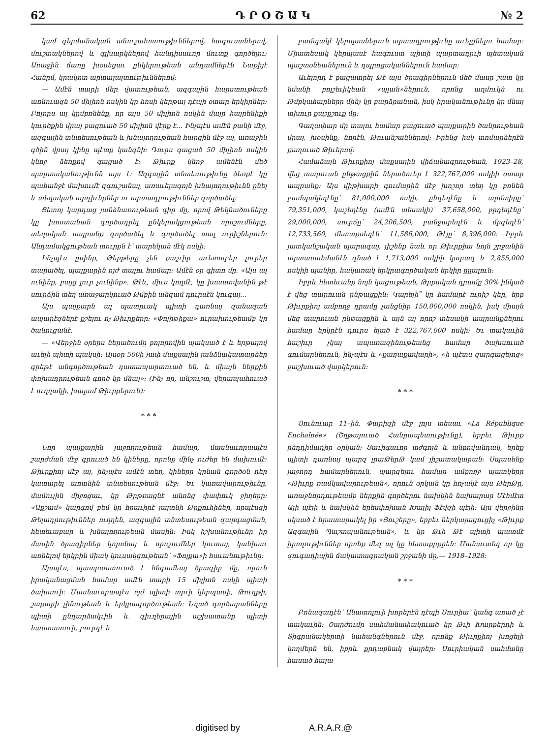62 Դ Ր Օ Շ Ա Կ № 2
կամ գերմանական անուշահոտութիւններով, հագուստներով, մուշտակներով և գլխարկներով հանդիսաւոր մուտք գործելու։ Առաջին ճառը խօսեցաւ ընկերութեան անդամներէն Նաքիյէ Հանըմ, կրակոտ արտայայտութիւններով։
— Ամէն տարի մեր վատութեան, ազգային հարստութեան առնուազն 50 միլիոն ոսկին կը հոսի կերթայ դէպի օտար երկիրներ։ Բոլորս ալ կըմբռնենք, որ այս 50 միլիոն ոսկին մայր հայրենիքի կուրծքին վրայ բացուած 50 միլիոն վէրք է... Ինչպէս ամէն բանի մէջ, ազգային տնտեսութեան և խնայողութեան հարցին մէջ ալ, առաջին գծին վրայ կինը պէտք կանգնի։ Դուրս գացած 50 միլիոն ոսկին կնոջ ձեռքով գացած է։ Թիւրք կնոջ ամենէն մեծ պարտականութիւնն այս է։ Ազգային տնտեսութիւնը ձեռքէ կը պահանջէ մախումէ զգուշանալ, առաւելագոյն խնայողութիւնն ընել և տեղական արդիւնքներ ու արտադրութիւններ գործածել։
Ցետոյ կարդաց յանձնառութեան գիր մը, որով Թեկնածուները կը խոստանան գործադրել ընկերակցութեան որոշումները, տեղական ապրանք գործածել և գործածել տալ ուրիշներուն։ Անդամակցութեան տուրքն է՝ տարեկան մէկ ոսկի։
Ինչպէս ըսինք, Թերթերը չեն քաշւիր աւետաբեր լուրեր տարածել, պայքարին ոյժ տալու համար։ Ամէն օր գիտո մը. «Այս ալ ունինք, բայց լուր չունինք». Թէև, միւս կողմէ, կը խոստովանին թէ սուրճին տեղ առաջարկուած Թմբին անզամ դուրսէն կուգայ...
Այս պայքարն ալ պատրւակ պիտի դառնայ զանազան ապարէզներէ քշելու ոչ-Թիւրքերը։ «Փոլիթիքա» ուրախութեամբ կը ծանուցանէ.
— «Վերջին օրերս ներածումը բոլորովին պակսած է և երթալով աւելի պիտի պակսի։ Այսօր 500ի չափ մաքսային յանձնակատարներ գրեթէ անգործութեան դատապարտուած են, և միայն ներքին փոխադրութեան գործ կը մնայ»։ (Ինչ որ, անշուշտ, վերապահուած է ուղղակի, խալամ Թիւրքերուն)։
* * *
Նոր պայքարին յաջողութեան համար, մասնաւորապէս շարժման մէջ գրուած են կիները, որոնք մինչ ուժեր են մախումէ։ Թիւրքիոյ մէջ ալ, ինչպէս ամէն տեղ, կիները կրնան գործօն դեր կատարել առտնին տնտեսութեան մէջ։ Եւ կառավարութիւնը, մամուլին միջոցաւ, կը Թրթռացնէ անոնց փափուկ ջիղերը։ «Աքշամ» կարգով բեմ կը հրաւիրէ յայտնի Թրքուհիներ, որպէսզի Թելադրութիւններ ուղղեն, ազգային տնտեսութեան զարգացման, հետեւաբար և խնայողութեան մասին։ Իսկ իշխանութիւնը իր մասին ծրագիրներ կորոնայ և որոշումներ կուտայ, կանխաւ առնելով երկրին միակ կուսակցութեան՝ «Ֆոլքա»ի հաւանութիւնը։
Այսպէս, պատրաստուած է հնգամեայ ծրագիր մը, որուն իրականացման համար ամէն տարի 15 միլիոն ոսկի պիտի ծախսուի։ Մասնաւորապէս ոյժ պիտի տրւի կերպասի, Թուղթի, շաքարի չինութեան և երկրագործութեան։ Եղած գործարանները պիտի ընդարձակւին և գիւղերային աշխատանք պիտի հաստատուի, բուրդէ և
բամպակէ կերպասներուն արտադրութիւնը աւելցնելու համար։ Միատեսակ կերպասէ հագուստ պիտի պարտադրւի պետական պաշտօնեաներուն և դպրոցականներուն համար։
Աւելորդ է բացատրել Թէ այս ծրագիրներուն մեծ մասը շատ կը նմանի բոլշեւիկեան «պլան»ներուն, որոնց աղմուկն ու Թմբկահարները մինչ կը բարձրանան, իսկ իրականութիւնը կը մնայ տխուր քաշքշուք մը։
Գաղափար մը տալու համար բացուած պայքարին ծանրութեան վրայ, խօսինք, նորէն, Թուանշաններով։ Իրենց իսկ տոմարներէն քաղուած Թիւերով։
Համաձայն Թիւրքիոյ մաքսային վիճակագրութեան, 1923–28, վեց տարուան ընթացքին ներածուեր է 322,767,000 ոսկիի օտար ապրանք։ Այս վիթխարի գումարին մէջ խոշոր տեղ կը բռնեն բամպակեղէնը՝ 81,000,000 ոսկի, ընդեղէնը և արմտիքը՝ 79,351,000, կաշեղէնը (ամէն տեսակի)՝ 37,658,000, բրդեղէնը՝ 29,000,000, սուրճը՝ 24,206,500, բանջարեղէն և մրգեղէն՝ 12,733,560, մետաքսեղէն՝ 11,586,000, Թէյը՝ 8,396,000։ Իբրև յատկանշական պարագայ, յիշենք նաև որ Թիւրքիա նոյն շրջանին արտասահմանէն գնած է 1,713,000 ոսկիի կարագ և 2,855,000 ոսկիի պանիր, հակառակ երկրագործական երկիր ըլլալուն։
Իբրև հետեւանք նոյն կացութեան, Թրքական դրամը 30% ինկած է վեց տարուան ընթացքին։ Կարելի՞ կը համարէ ուրիշ կեր, երբ Թիւրքիոյ ամբողջ դրամը չանցնիր 150,000,000 ոսկին, իսկ միայն վեց տարուան ընթացքին և այն ալ որոշ տեսակի ապրանքներու համար երկրէն դուրս ելած է 322,767,000 ոսկի։ Եւ տակաւին հաշիւը չկայ ապառազինութեանց համար ծախսուած գումարներուն, ինչպէս և «քաղաքավարի», «ի պէտս զարգացելոց» բաշխուած վարկերուն։
* * *
Յունուար 11–ին, Փարիզի մէջ լոյս տեսաւ «La République Enchaînée» (Շղթայուած Հանրապետութիւնը), երբեւ Թիւրք ընդդիմադիր օրկան։ Ցաւիգաւոր տժգոյն և անբովանդակ, երեք պիտի դառնայ պարզ լրաԹերԹ կամ յիշատակարան։ Սպասենք յաջորդ համարներուն, պարզելու համար ամբողջ պատկերը «Թիւրք ռամկավարութեան», որուն օրկան կը հռչակէ այս ԹերԹը, առաջնորդութեամբ ներքին գործերու նախկին նախարար Մէհմէտ Ալի պէյի և նախկին երեսփոխան Խալիլ Ֆէվզի պէյի։ Այս վերջինը սկսած է հրատարակել իր «Յուշերը», երբեւ ներկայացուցիչ «Թիւրք Ազգային Պաշտպանութեան», և կը Թւի Թէ պիտի պատմէ իրողութիւններ որոնք մեզ ալ կը հետաքրքրեն։ Մանաւանդ որ կը զուգադիպին ճակատագրական շրջանի մը,— 1918–1928։
* * *
Բոնազադէն՝ Անատոլուի խորերէն դէպի Սուրիա՝ կանգ առած չէ տակաւին։ Շարժումը սահմանափակուած կը Թւի Խարբերդի և Տիգրանակերտի նահանգներուն մէջ, որոնք Թիւրքիոյ խոցելի կողմերն են, իբրև քրդաբնակ վայրեր։ Սուրիական սահմանը հասած հայա–
digitised by A.R.A.R.@